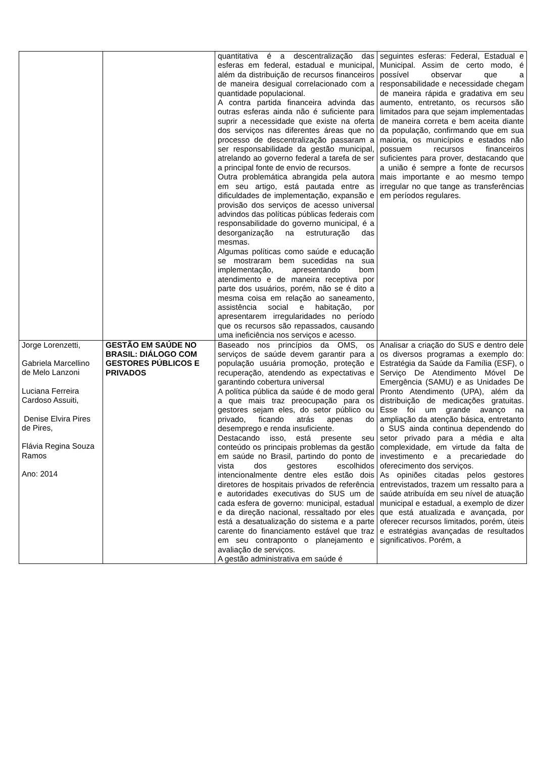| | | quantitativa é a descentralização das esferas em federal, estadual e municipal, além da distribuição de recursos financeiros de maneira desigual correlacionado com a quantidade populacional. A contra partida financeira advinda das outras esferas ainda não é suficiente para suprir a necessidade que existe na oferta dos serviços nas diferentes áreas que no processo de descentralização passaram a ser responsabilidade da gestão municipal, atrelando ao governo federal a tarefa de ser a principal fonte de envio de recursos. Outra problemática abrangida pela autora em seu artigo, está pautada entre as dificuldades de implementação, expansão e provisão dos serviços de acesso universal advindos das políticas públicas federais com responsabilidade do governo municipal, é a desorganização na estruturação das mesmas. Algumas políticas como saúde e educação se mostraram bem sucedidas na sua implementação, apresentando bom atendimento e de maneira receptiva por parte dos usuários, porém, não se é dito a mesma coisa em relação ao saneamento, assistência social e habitação, por apresentarem irregularidades no período que os recursos são repassados, causando uma ineficiência nos serviços e acesso. | seguintes esferas: Federal, Estadual e Municipal. Assim de certo modo, é possível observar que a responsabilidade e necessidade chegam de maneira rápida e gradativa em seu aumento, entretanto, os recursos são limitados para que sejam implementadas de maneira correta e bem aceita diante da população, confirmando que em sua maioria, os municípios e estados não possuem recursos financeiros suficientes para prover, destacando que a união é sempre a fonte de recursos mais importante e ao mesmo tempo irregular no que tange as transferências em períodos regulares. |
| Jorge Lorenzetti, Gabriela Marcellino de Melo Lanzoni Luciana Ferreira Cardoso Assuiti, Denise Elvira Pires de Pires, Flávia Regina Souza Ramos Ano: 2014 | GESTÃO EM SAÚDE NO BRASIL: DIÁLOGO COM GESTORES PÚBLICOS E PRIVADOS | Baseado nos princípios da OMS, os serviços de saúde devem garantir para a população usuária promoção, proteção e recuperação, atendendo as expectativas e garantindo cobertura universal A política pública da saúde é de modo geral a que mais traz preocupação para os gestores sejam eles, do setor público ou privado, ficando atrás apenas do desemprego e renda insuficiente. Destacando isso, está presente seu conteúdo os principais problemas da gestão em saúde no Brasil, partindo do ponto de vista dos gestores escolhidos intencionalmente dentre eles estão dois diretores de hospitais privados de referência e autoridades executivas do SUS um de cada esfera de governo: municipal, estadual e da direção nacional, ressaltado por eles está a desatualização do sistema e a parte carente do financiamento estável que traz em seu contraponto o planejamento e avaliação de serviços. A gestão administrativa em saúde é | Analisar a criação do SUS e dentro dele os diversos programas a exemplo do: Estratégia da Saúde da Família (ESF), o Serviço De Atendimento Móvel De Emergência (SAMU) e as Unidades De Pronto Atendimento (UPA), além da distribuição de medicações gratuitas. Esse foi um grande avanço na ampliação da atenção básica, entretanto o SUS ainda continua dependendo do setor privado para a média e alta complexidade, em virtude da falta de investimento e a precariedade do oferecimento dos serviços. As opiniões citadas pelos gestores entrevistados, trazem um ressalto para a saúde atribuída em seu nível de atuação municipal e estadual, a exemplo de dizer que está atualizada e avançada, por oferecer recursos limitados, porém, úteis e estratégias avançadas de resultados significativos. Porém, a |